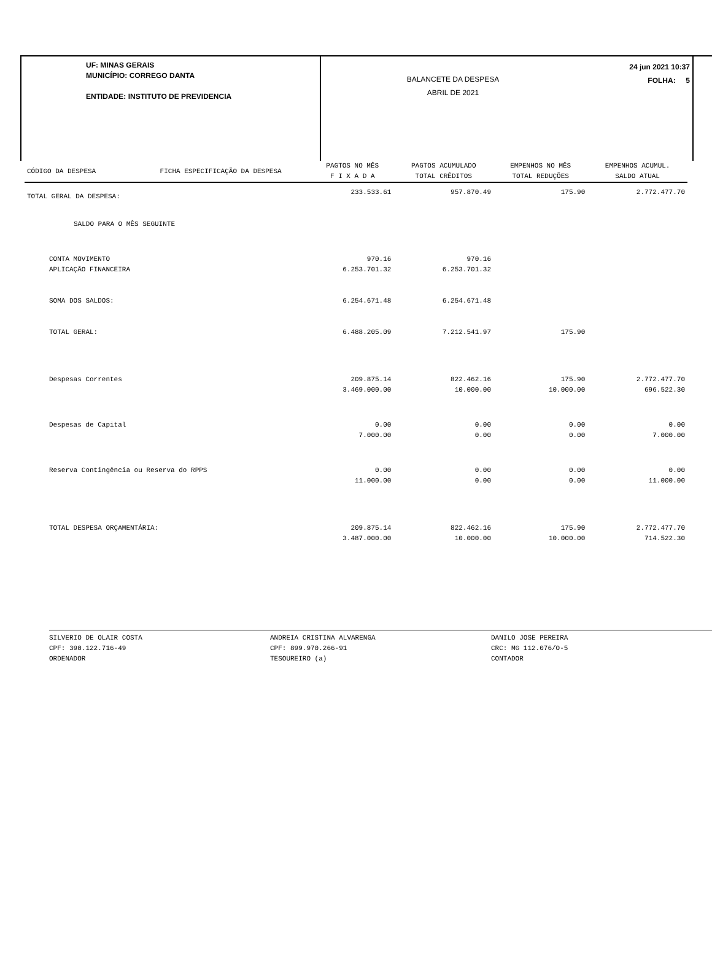UF: MINAS GERAIS
MUNICÍPIO: CORREGO DANTA
ENTIDADE: INSTITUTO DE PREVIDENCIA
BALANCETE DA DESPESA
ABRIL DE 2021
24 jun 2021 10:37
FOLHA: 5
| CÓDIGO DA DESPESA | FICHA ESPECIFICAÇÃO DA DESPESA | PAGTOS NO MÊS | PAGTOS ACUMULADO | EMPENHOS NO MÊS | EMPENHOS ACUMUL. |
| --- | --- | --- | --- | --- | --- |
| | | F I X A D A | TOTAL CRÊDITOS | TOTAL REDUÇÕES | SALDO ATUAL |
| TOTAL GERAL DA DESPESA: | | 233.533.61 | 957.870.49 | 175.90 | 2.772.477.70 |
| SALDO PARA O MÊS SEGUINTE | | | | | |
| CONTA MOVIMENTO | | 970.16 | 970.16 | | |
| APLICAÇÃO FINANCEIRA | | 6.253.701.32 | 6.253.701.32 | | |
| SOMA DOS SALDOS: | | 6.254.671.48 | 6.254.671.48 | | |
| TOTAL GERAL: | | 6.488.205.09 | 7.212.541.97 | 175.90 | |
| Despesas Correntes | | 209.875.14 | 822.462.16 | 175.90 | 2.772.477.70 |
| | | 3.469.000.00 | 10.000.00 | 10.000.00 | 696.522.30 |
| Despesas de Capital | | 0.00 | 0.00 | 0.00 | 0.00 |
| | | 7.000.00 | 0.00 | 0.00 | 7.000.00 |
| Reserva Contingência ou Reserva do RPPS | | 0.00 | 0.00 | 0.00 | 0.00 |
| | | 11.000.00 | 0.00 | 0.00 | 11.000.00 |
| TOTAL DESPESA ORÇAMENTÁRIA: | | 209.875.14 | 822.462.16 | 175.90 | 2.772.477.70 |
| | | 3.487.000.00 | 10.000.00 | 10.000.00 | 714.522.30 |
SILVERIO DE OLAIR COSTA
CPF: 390.122.716-49
ORDENADOR
ANDREIA CRISTINA ALVARENGA
CPF: 899.970.266-91
TESOUREIRO (a)
DANILO JOSE PEREIRA
CRC: MG 112.076/O-5
CONTADOR